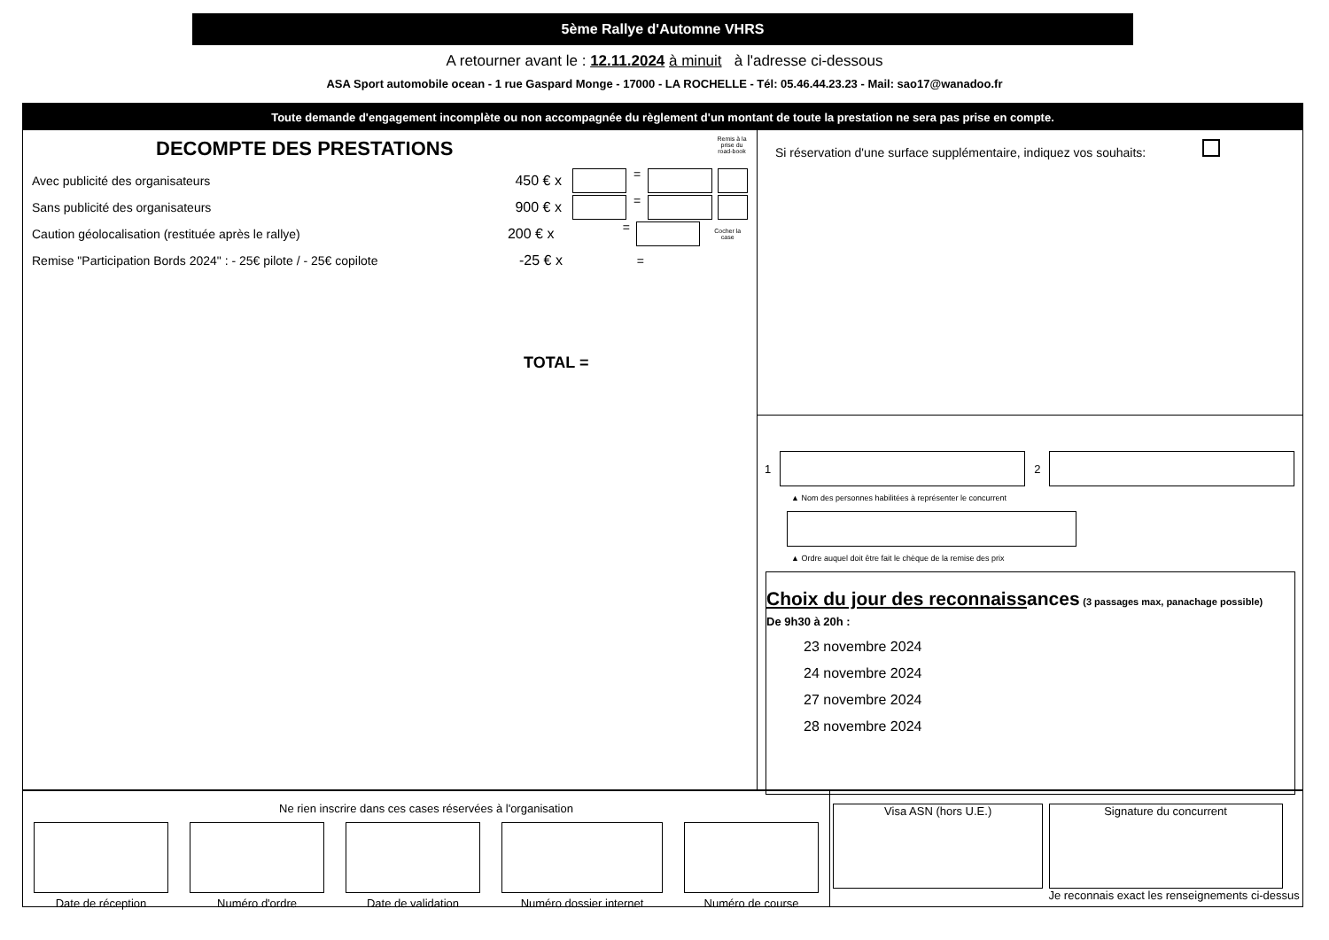5ème Rallye d'Automne VHRS
A retourner avant le : 12.11.2024 à minuit à l'adresse ci-dessous
ASA Sport automobile ocean - 1 rue Gaspard Monge - 17000 - LA ROCHELLE - Tél: 05.46.44.23.23 - Mail: sao17@wanadoo.fr
Toute demande d'engagement incomplète ou non accompagnée du règlement d'un montant de toute la prestation ne sera pas prise en compte.
Remis à la prise du road-book
DECOMPTE DES PRESTATIONS
Avec publicité des organisateurs 450 € x =
Sans publicité des organisateurs 900 € x =
Caution géolocalisation (restituée après le rallye) 200 € x = Cocher la case
Remise "Participation Bords 2024" : - 25€ pilote / - 25€ copilote -25 € x =
TOTAL =
Si réservation d'une surface supplémentaire, indiquez vos souhaits:
1 2
▲ Nom des personnes habilitées à représenter le concurrent
▲ Ordre auquel doit être fait le chèque de la remise des prix
Choix du jour des reconnaissances (3 passages max, panachage possible)
De 9h30 à 20h :
23 novembre 2024
24 novembre 2024
27 novembre 2024
28 novembre 2024
Ne rien inscrire dans ces cases réservées à l'organisation
Date de réception Numéro d'ordre Date de validation Numéro dossier internet Numéro de course
Visa ASN (hors U.E.) Signature du concurrent
Je reconnais exact les renseignements ci-dessus